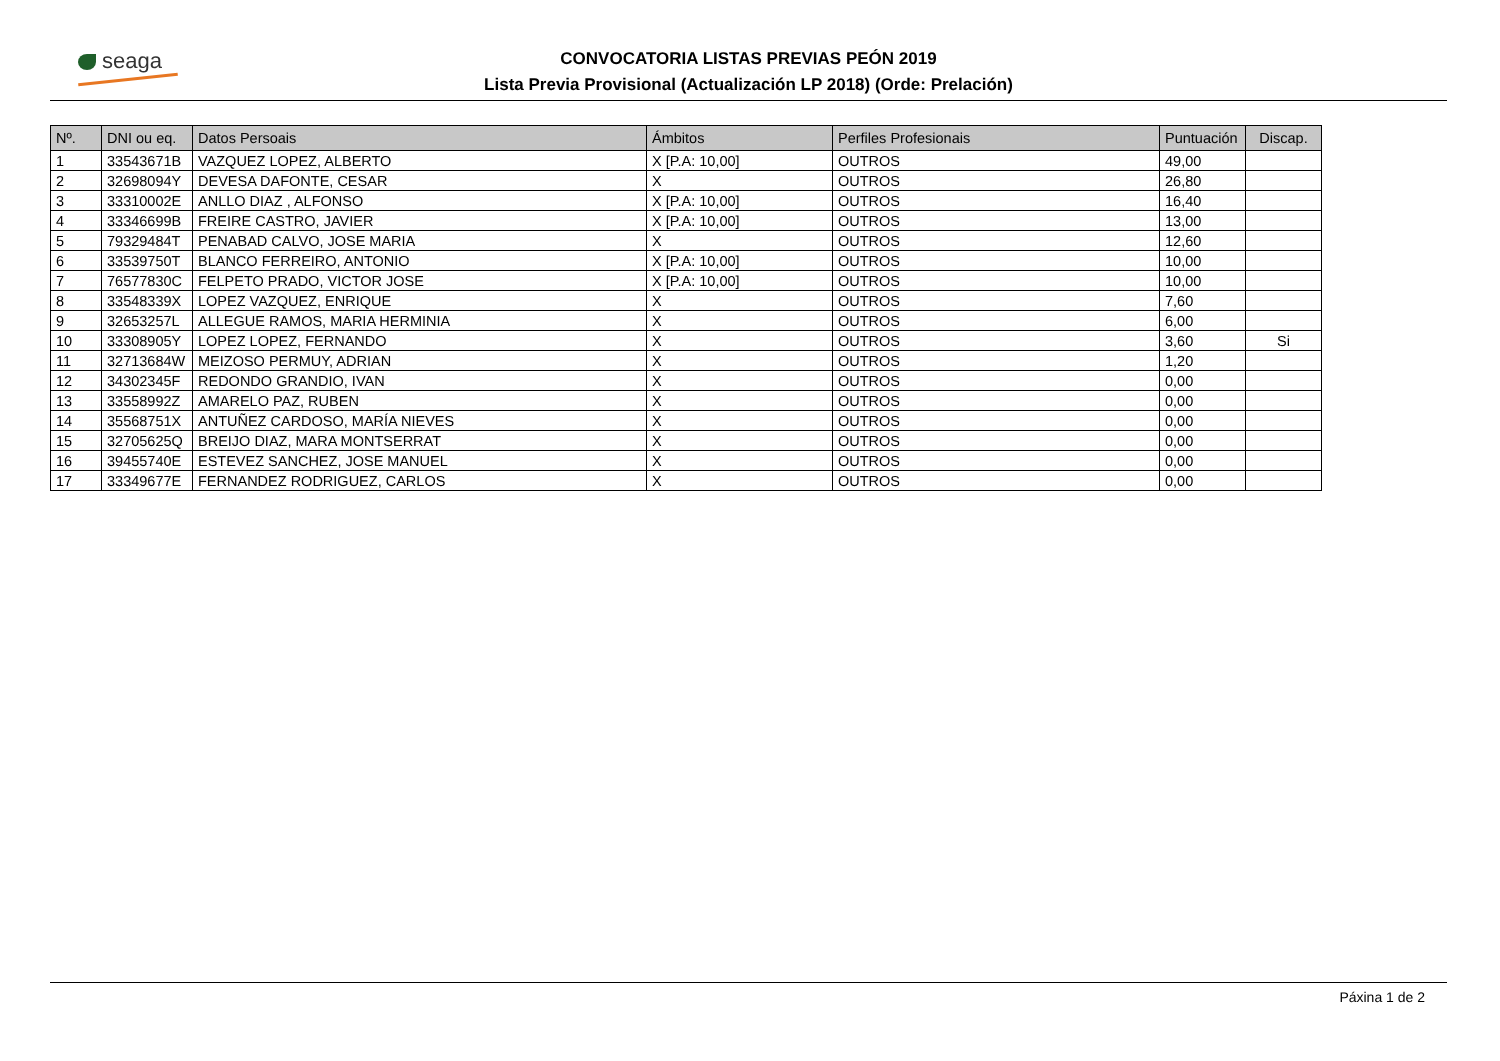seaga
CONVOCATORIA LISTAS PREVIAS PEÓN 2019
Lista Previa Provisional (Actualización LP 2018) (Orde: Prelación)
| Nº. | DNI ou eq. | Datos Persoais | Ámbitos | Perfiles Profesionais | Puntuación | Discap. |
| --- | --- | --- | --- | --- | --- | --- |
| 1 | 33543671B | VAZQUEZ LOPEZ, ALBERTO | X [P.A: 10,00] | OUTROS | 49,00 | |
| 2 | 32698094Y | DEVESA DAFONTE, CESAR | X | OUTROS | 26,80 | |
| 3 | 33310002E | ANLLO DIAZ , ALFONSO | X [P.A: 10,00] | OUTROS | 16,40 | |
| 4 | 33346699B | FREIRE CASTRO, JAVIER | X [P.A: 10,00] | OUTROS | 13,00 | |
| 5 | 79329484T | PENABAD CALVO, JOSE MARIA | X | OUTROS | 12,60 | |
| 6 | 33539750T | BLANCO FERREIRO, ANTONIO | X [P.A: 10,00] | OUTROS | 10,00 | |
| 7 | 76577830C | FELPETO PRADO, VICTOR JOSE | X [P.A: 10,00] | OUTROS | 10,00 | |
| 8 | 33548339X | LOPEZ VAZQUEZ, ENRIQUE | X | OUTROS | 7,60 | |
| 9 | 32653257L | ALLEGUE RAMOS, MARIA HERMINIA | X | OUTROS | 6,00 | |
| 10 | 33308905Y | LOPEZ LOPEZ, FERNANDO | X | OUTROS | 3,60 | Si |
| 11 | 32713684W | MEIZOSO PERMUY, ADRIAN | X | OUTROS | 1,20 | |
| 12 | 34302345F | REDONDO GRANDIO, IVAN | X | OUTROS | 0,00 | |
| 13 | 33558992Z | AMARELO PAZ, RUBEN | X | OUTROS | 0,00 | |
| 14 | 35568751X | ANTUÑEZ CARDOSO, MARÍA NIEVES | X | OUTROS | 0,00 | |
| 15 | 32705625Q | BREIJO DIAZ, MARA MONTSERRAT | X | OUTROS | 0,00 | |
| 16 | 39455740E | ESTEVEZ SANCHEZ, JOSE MANUEL | X | OUTROS | 0,00 | |
| 17 | 33349677E | FERNANDEZ RODRIGUEZ, CARLOS | X | OUTROS | 0,00 | |
Páxina 1 de 2